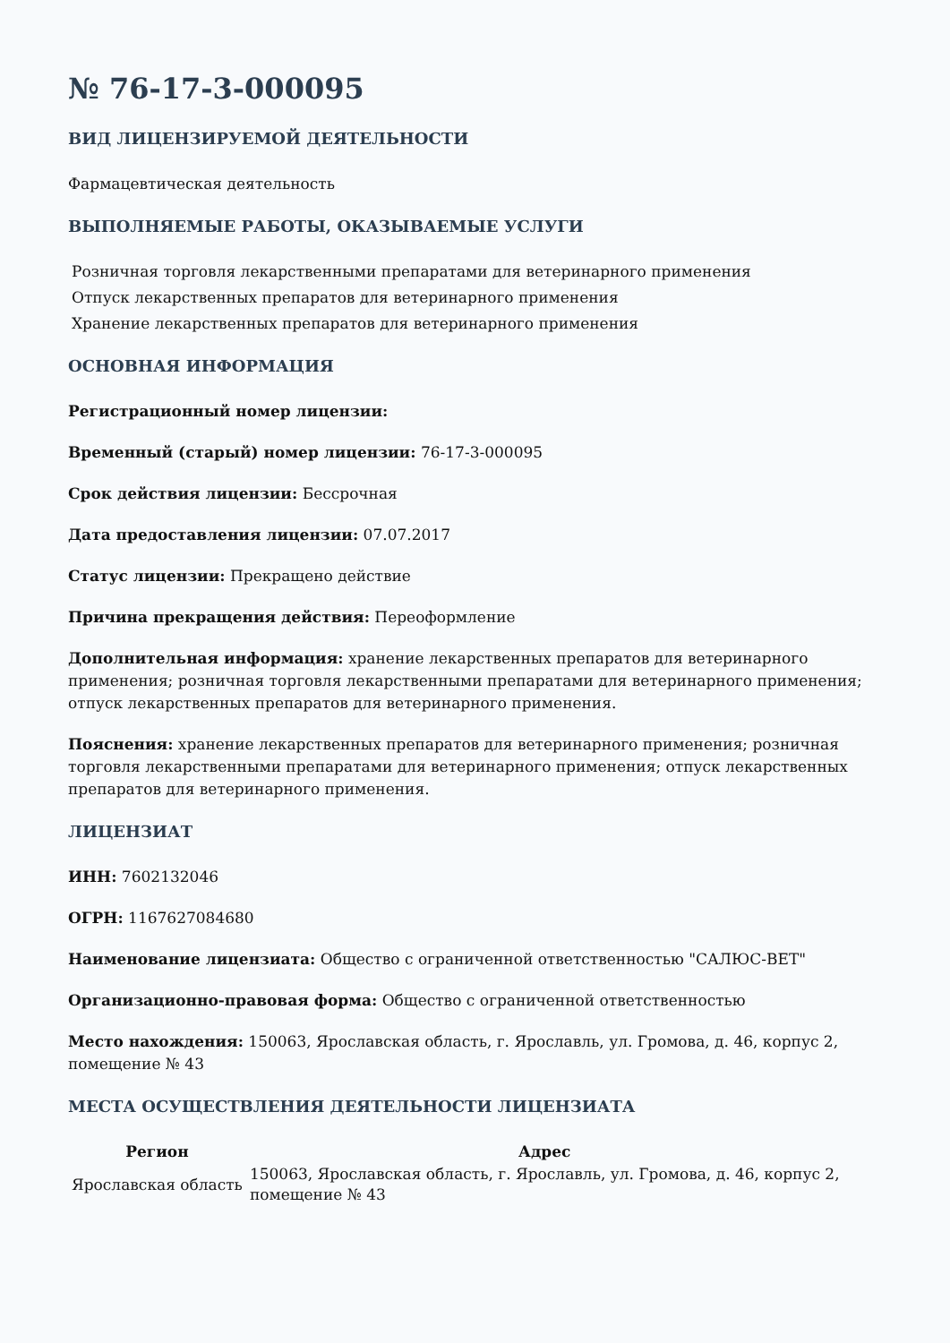№ 76-17-3-000095
ВИД ЛИЦЕНЗИРУЕМОЙ ДЕЯТЕЛЬНОСТИ
Фармацевтическая деятельность
ВЫПОЛНЯЕМЫЕ РАБОТЫ, ОКАЗЫВАЕМЫЕ УСЛУГИ
Розничная торговля лекарственными препаратами для ветеринарного применения
Отпуск лекарственных препаратов для ветеринарного применения
Хранение лекарственных препаратов для ветеринарного применения
ОСНОВНАЯ ИНФОРМАЦИЯ
Регистрационный номер лицензии:
Временный (старый) номер лицензии: 76-17-3-000095
Срок действия лицензии: Бессрочная
Дата предоставления лицензии: 07.07.2017
Статус лицензии: Прекращено действие
Причина прекращения действия: Переоформление
Дополнительная информация: хранение лекарственных препаратов для ветеринарного применения; розничная торговля лекарственными препаратами для ветеринарного применения; отпуск лекарственных препаратов для ветеринарного применения.
Пояснения: хранение лекарственных препаратов для ветеринарного применения; розничная торговля лекарственными препаратами для ветеринарного применения; отпуск лекарственных препаратов для ветеринарного применения.
ЛИЦЕНЗИАТ
ИНН: 7602132046
ОГРН: 1167627084680
Наименование лицензиата: Общество с ограниченной ответственностью "САЛЮС-ВЕТ"
Организационно-правовая форма: Общество с ограниченной ответственностью
Место нахождения: 150063, Ярославская область, г. Ярославль, ул. Громова, д. 46, корпус 2, помещение № 43
МЕСТА ОСУЩЕСТВЛЕНИЯ ДЕЯТЕЛЬНОСТИ ЛИЦЕНЗИАТА
| Регион | Адрес |
| --- | --- |
| Ярославская область | 150063, Ярославская область, г. Ярославль, ул. Громова, д. 46, корпус 2, помещение № 43 |